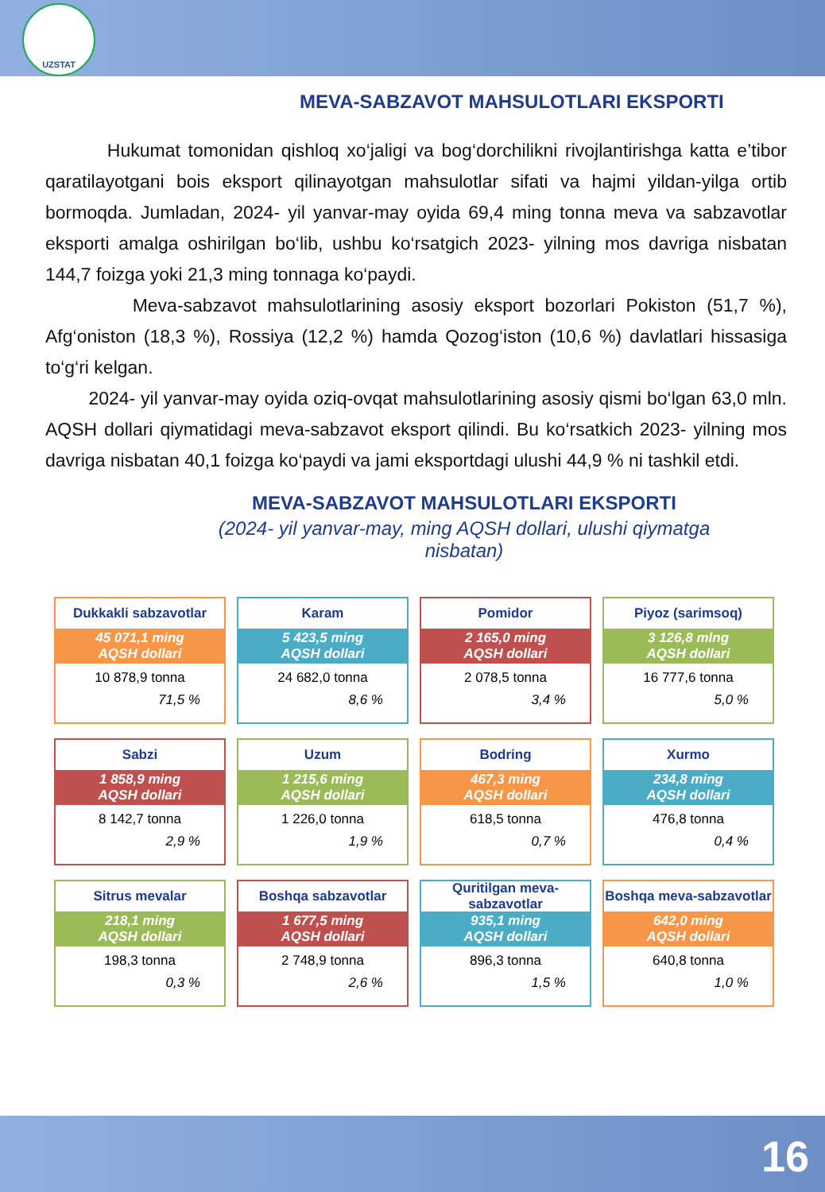UZSTAT
MEVA-SABZAVOT MAHSULOTLARI EKSPORTI
Hukumat tomonidan qishloq xo‘jaligi va bog‘dorchilikni rivojlantirishga katta e’tibor qaratilayotgani bois eksport qilinayotgan mahsulotlar sifati va hajmi yildan-yilga ortib bormoqda. Jumladan, 2024- yil yanvar-may oyida 69,4 ming tonna meva va sabzavotlar eksporti amalga oshirilgan bo‘lib, ushbu ko‘rsatgich 2023- yilning mos davriga nisbatan 144,7 foizga yoki 21,3 ming tonnaga ko‘paydi.
Meva-sabzavot mahsulotlarining asosiy eksport bozorlari Pokiston (51,7 %), Afg‘oniston (18,3 %), Rossiya (12,2 %) hamda Qozog‘iston (10,6 %) davlatlari hissasiga to‘g‘ri kelgan.
2024- yil yanvar-may oyida oziq-ovqat mahsulotlarining asosiy qismi bo‘lgan 63,0 mln. AQSH dollari qiymatidagi meva-sabzavot eksport qilindi. Bu ko‘rsatkich 2023- yilning mos davriga nisbatan 40,1 foizga ko‘paydi va jami eksportdagi ulushi 44,9 % ni tashkil etdi.
MEVA-SABZAVOT MAHSULOTLARI EKSPORTI
(2024- yil yanvar-may, ming AQSH dollari, ulushi qiymatga nisbatan)
Dukkakli sabzavotlar
45 071,1 ming
AQSH dollari
10 878,9 tonna
71,5 %
Karam
5 423,5 ming
AQSH dollari
24 682,0 tonna
8,6 %
Pomidor
2 165,0 ming
AQSH dollari
2 078,5 tonna
3,4 %
Piyoz (sarimsoq)
3 126,8 mlng
AQSH dollari
16 777,6 tonna
5,0 %
Sabzi
1 858,9 ming
AQSH dollari
8 142,7 tonna
2,9 %
Uzum
1 215,6 ming
AQSH dollari
1 226,0 tonna
1,9 %
Bodring
467,3 ming
AQSH dollari
618,5 tonna
0,7 %
Xurmo
234,8 ming
AQSH dollari
476,8 tonna
0,4 %
Sitrus mevalar
218,1 ming
AQSH dollari
198,3 tonna
0,3 %
Boshqa sabzavotlar
1 677,5 ming
AQSH dollari
2 748,9 tonna
2,6 %
Quritilgan meva-sabzavotlar
935,1 ming
AQSH dollari
896,3 tonna
1,5 %
Boshqa meva-sabzavotlar
642,0 ming
AQSH dollari
640,8 tonna
1,0 %
16